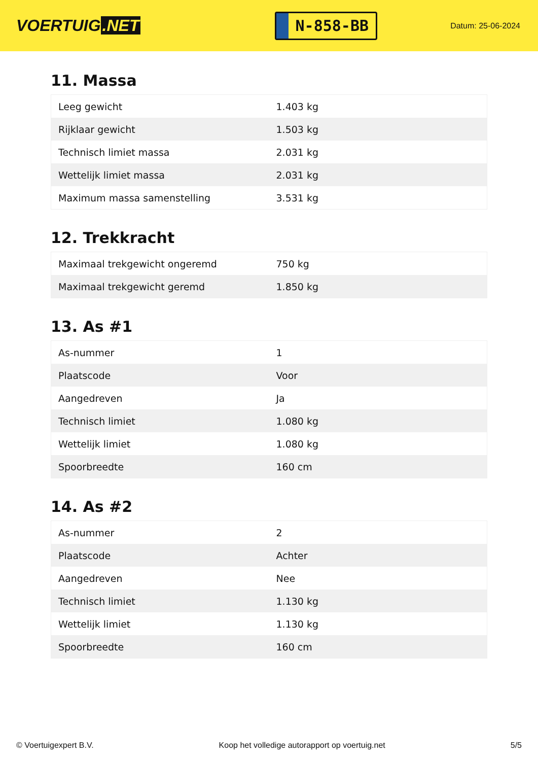VOERTUIG.NET
N-858-BB
Datum: 25-06-2024
11. Massa
| Leeg gewicht | 1.403 kg |
| Rijklaar gewicht | 1.503 kg |
| Technisch limiet massa | 2.031 kg |
| Wettelijk limiet massa | 2.031 kg |
| Maximum massa samenstelling | 3.531 kg |
12. Trekkracht
| Maximaal trekgewicht ongeremd | 750 kg |
| Maximaal trekgewicht geremd | 1.850 kg |
13. As #1
| As-nummer | 1 |
| Plaatscode | Voor |
| Aangedreven | Ja |
| Technisch limiet | 1.080 kg |
| Wettelijk limiet | 1.080 kg |
| Spoorbreedte | 160 cm |
14. As #2
| As-nummer | 2 |
| Plaatscode | Achter |
| Aangedreven | Nee |
| Technisch limiet | 1.130 kg |
| Wettelijk limiet | 1.130 kg |
| Spoorbreedte | 160 cm |
© Voertuigexpert B.V. Koop het volledige autorapport op voertuig.net 5/5